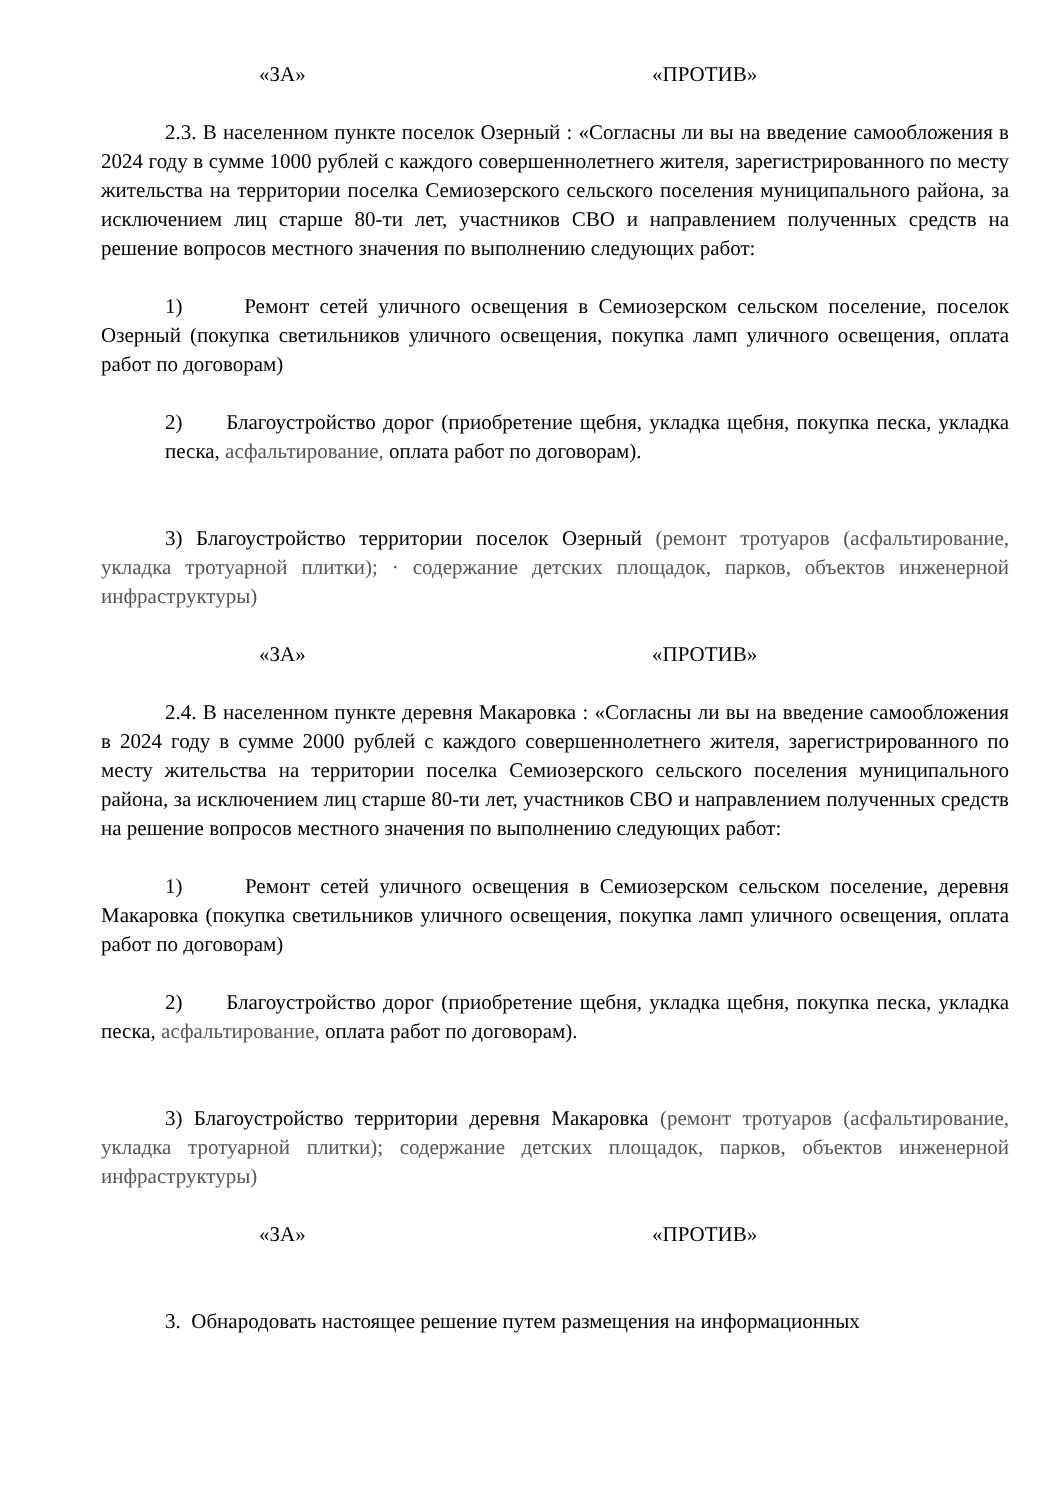«ЗА» «ПРОТИВ»
2.3. В населенном пункте поселок Озерный : «Согласны ли вы на введение самообложения в 2024 году в сумме 1000 рублей с каждого совершеннолетнего жителя, зарегистрированного по месту жительства на территории поселка Семиозерского сельского поселения муниципального района, за исключением лиц старше 80-ти лет, участников СВО и направлением полученных средств на решение вопросов местного значения по выполнению следующих работ:
1) Ремонт сетей уличного освещения в Семиозерском сельском поселение, поселок Озерный (покупка светильников уличного освещения, покупка ламп уличного освещения, оплата работ по договорам)
2) Благоустройство дорог (приобретение щебня, укладка щебня, покупка песка, укладка песка, асфальтирование, оплата работ по договорам).
3) Благоустройство территории поселок Озерный (ремонт тротуаров (асфальтирование, укладка тротуарной плитки); · содержание детских площадок, парков, объектов инженерной инфраструктуры)
«ЗА» «ПРОТИВ»
2.4. В населенном пункте деревня Макаровка : «Согласны ли вы на введение самообложения в 2024 году в сумме 2000 рублей с каждого совершеннолетнего жителя, зарегистрированного по месту жительства на территории поселка Семиозерского сельского поселения муниципального района, за исключением лиц старше 80-ти лет, участников СВО и направлением полученных средств на решение вопросов местного значения по выполнению следующих работ:
1) Ремонт сетей уличного освещения в Семиозерском сельском поселение, деревня Макаровка (покупка светильников уличного освещения, покупка ламп уличного освещения, оплата работ по договорам)
2) Благоустройство дорог (приобретение щебня, укладка щебня, покупка песка, укладка песка, асфальтирование, оплата работ по договорам).
3) Благоустройство территории деревня Макаровка (ремонт тротуаров (асфальтирование, укладка тротуарной плитки); содержание детских площадок, парков, объектов инженерной инфраструктуры)
«ЗА» «ПРОТИВ»
3. Обнародовать настоящее решение путем размещения на информационных